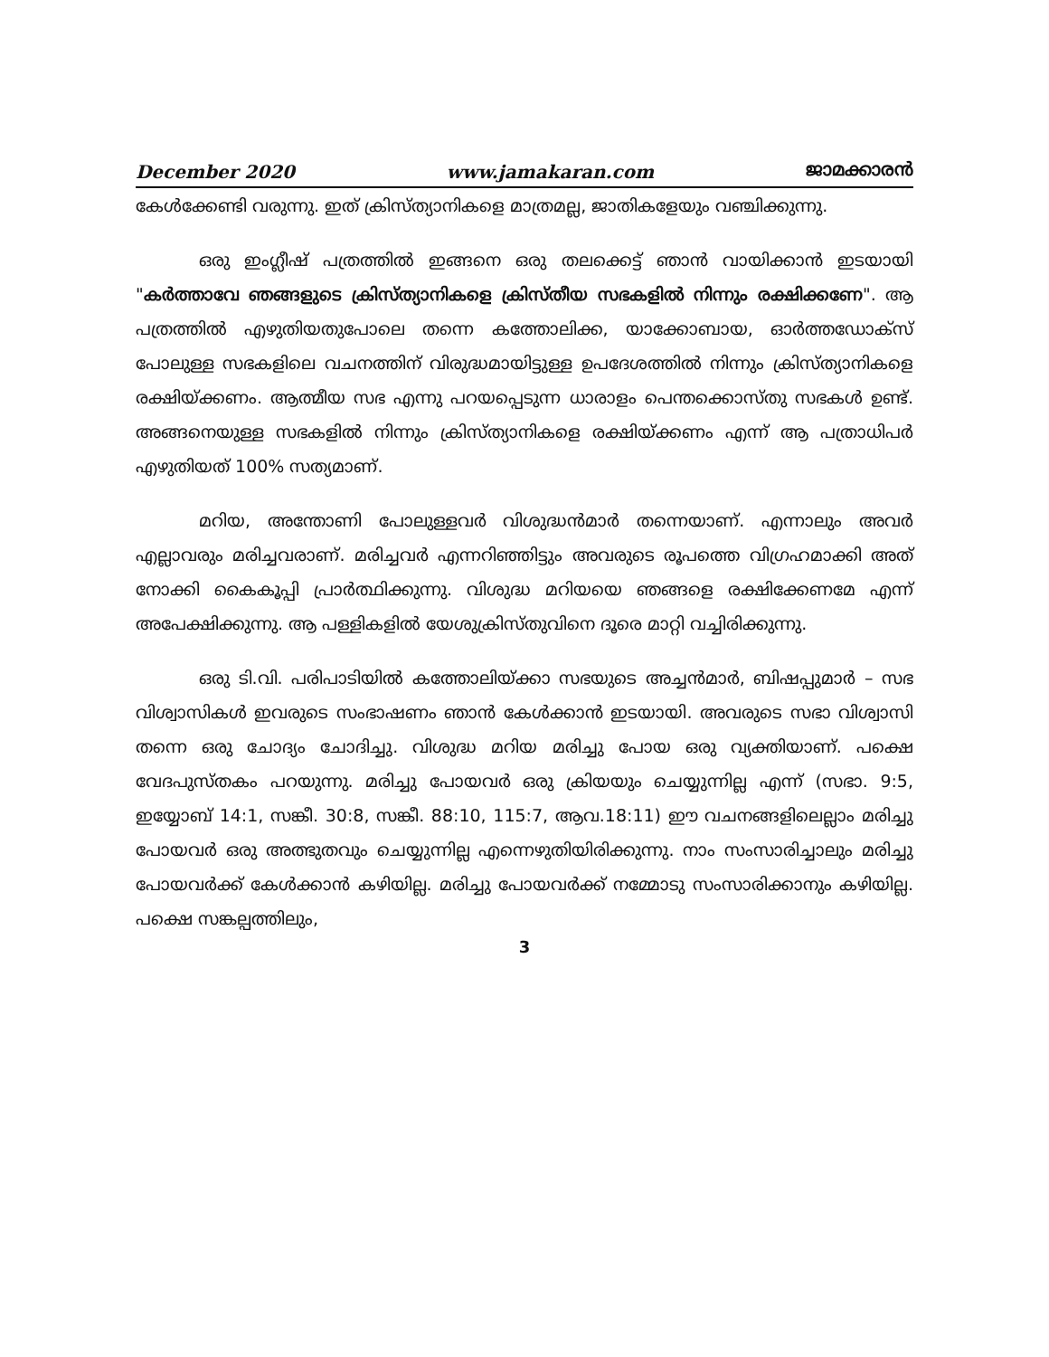December 2020 www.jamakaran.com ജാമക്കാരൻ
കേൾക്കേണ്ടി വരുന്നു. ഇത് ക്രിസ്ത്യാനികളെ മാത്രമല്ല, ജാതികളേയും വഞ്ചിക്കുന്നു.
ഒരു ഇംഗ്ലീഷ് പത്രത്തിൽ ഇങ്ങനെ ഒരു തലക്കെട്ട് ഞാൻ വായിക്കാൻ ഇടയായി "കർത്താവേ ഞങ്ങളുടെ ക്രിസ്ത്യാനികളെ ക്രിസ്തീയ സഭകളിൽ നിന്നും രക്ഷിക്കണേ". ആ പത്രത്തിൽ എഴുതിയതുപോലെ തന്നെ കത്തോലിക്ക, യാക്കോബായ, ഓർത്തഡോക്സ് പോലുള്ള സഭകളിലെ വചനത്തിന് വിരുദ്ധമായിട്ടുള്ള ഉപദേശത്തിൽ നിന്നും ക്രിസ്ത്യാനികളെ രക്ഷിയ്ക്കണം. ആത്മീയ സഭ എന്നു പറയപ്പെടുന്ന ധാരാളം പെന്തക്കൊസ്തു സഭകൾ ഉണ്ട്. അങ്ങനെയുള്ള സഭകളിൽ നിന്നും ക്രിസ്ത്യാനികളെ രക്ഷിയ്ക്കണം എന്ന് ആ പത്രാധിപർ എഴുതിയത് 100% സത്യമാണ്.
മറിയ, അന്തോണി പോലുള്ളവർ വിശുദ്ധൻമാർ തന്നെയാണ്. എന്നാലും അവർ എല്ലാവരും മരിച്ചവരാണ്. മരിച്ചവർ എന്നറിഞ്ഞിട്ടും അവരുടെ രൂപത്തെ വിഗ്രഹമാക്കി അത് നോക്കി കൈകൂപ്പി പ്രാർത്ഥിക്കുന്നു. വിശുദ്ധ മറിയയെ ഞങ്ങളെ രക്ഷിക്കേണമേ എന്ന് അപേക്ഷിക്കുന്നു. ആ പള്ളികളിൽ യേശുക്രിസ്തുവിനെ ദൂരെ മാറ്റി വച്ചിരിക്കുന്നു.
ഒരു ടി.വി. പരിപാടിയിൽ കത്തോലിയ്ക്കാ സഭയുടെ അച്ചൻമാർ, ബിഷപ്പുമാർ – സഭ വിശ്വാസികൾ ഇവരുടെ സംഭാഷണം ഞാൻ കേൾക്കാൻ ഇടയായി. അവരുടെ സഭാ വിശ്വാസി തന്നെ ഒരു ചോദ്യം ചോദിച്ചു. വിശുദ്ധ മറിയ മരിച്ചു പോയ ഒരു വ്യക്തിയാണ്. പക്ഷെ വേദപുസ്തകം പറയുന്നു. മരിച്ചു പോയവർ ഒരു ക്രിയയും ചെയ്യുന്നില്ല എന്ന് (സഭാ. 9:5, ഇയ്യോബ് 14:1, സങ്കീ. 30:8, സങ്കീ. 88:10, 115:7, ആവ.18:11) ഈ വചനങ്ങളിലെല്ലാം മരിച്ചു പോയവർ ഒരു അത്ഭുതവും ചെയ്യുന്നില്ല എന്നെഴുതിയിരിക്കുന്നു. നാം സംസാരിച്ചാലും മരിച്ചു പോയവർക്ക് കേൾക്കാൻ കഴിയില്ല. മരിച്ചു പോയവർക്ക് നമ്മോടു സംസാരിക്കാനും കഴിയില്ല. പക്ഷെ സങ്കല്പത്തിലും,
3